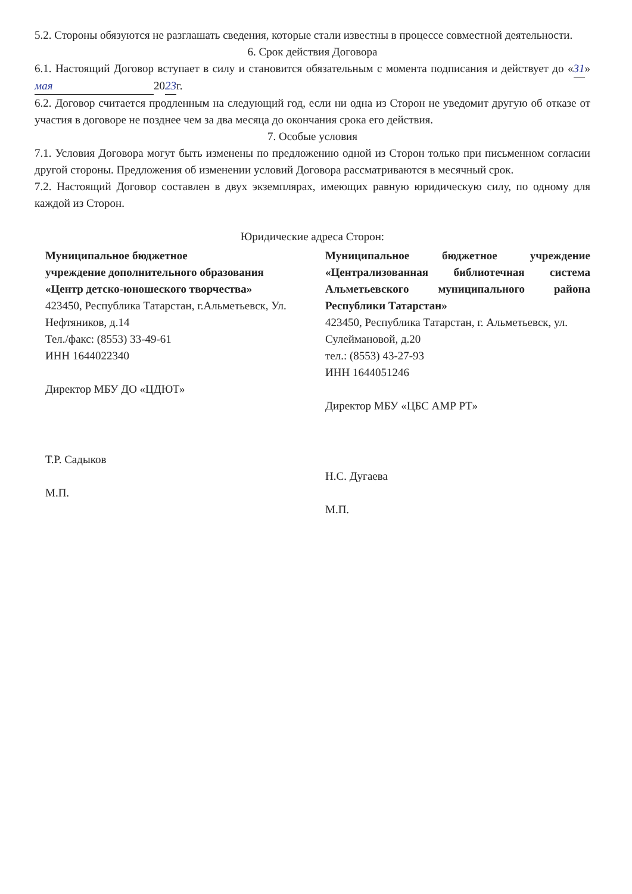5.2. Стороны обязуются не разглашать сведения, которые стали известны в процессе совместной деятельности.
6. Срок действия Договора
6.1. Настоящий Договор вступает в силу и становится обязательным с момента подписания и действует до «31» мая 2023г.
6.2. Договор считается продленным на следующий год, если ни одна из Сторон не уведомит другую об отказе от участия в договоре не позднее чем за два месяца до окончания срока его действия.
7. Особые условия
7.1. Условия Договора могут быть изменены по предложению одной из Сторон только при письменном согласии другой стороны. Предложения об изменении условий Договора рассматриваются в месячный срок.
7.2. Настоящий Договор составлен в двух экземплярах, имеющих равную юридическую силу, по одному для каждой из Сторон.
Юридические адреса Сторон:
Муниципальное бюджетное
учреждение дополнительного образования
«Центр детско-юношеского творчества»
423450, Республика Татарстан, г.Альметьевск, Ул. Нефтяников, д.14
Тел./факс: (8553) 33-49-61
ИНН 1644022340
Директор МБУ ДО «ЦДЮТ»
Т.Р. Садыков
М.П.
Муниципальное бюджетное учреждение «Централизованная библиотечная система Альметьевского муниципального района Республики Татарстан»
423450, Республика Татарстан, г. Альметьевск, ул. Сулеймановой, д.20
тел.: (8553) 43-27-93
ИНН 1644051246
Директор МБУ «ЦБС АМР РТ»
Н.С. Дугаева
М.П.